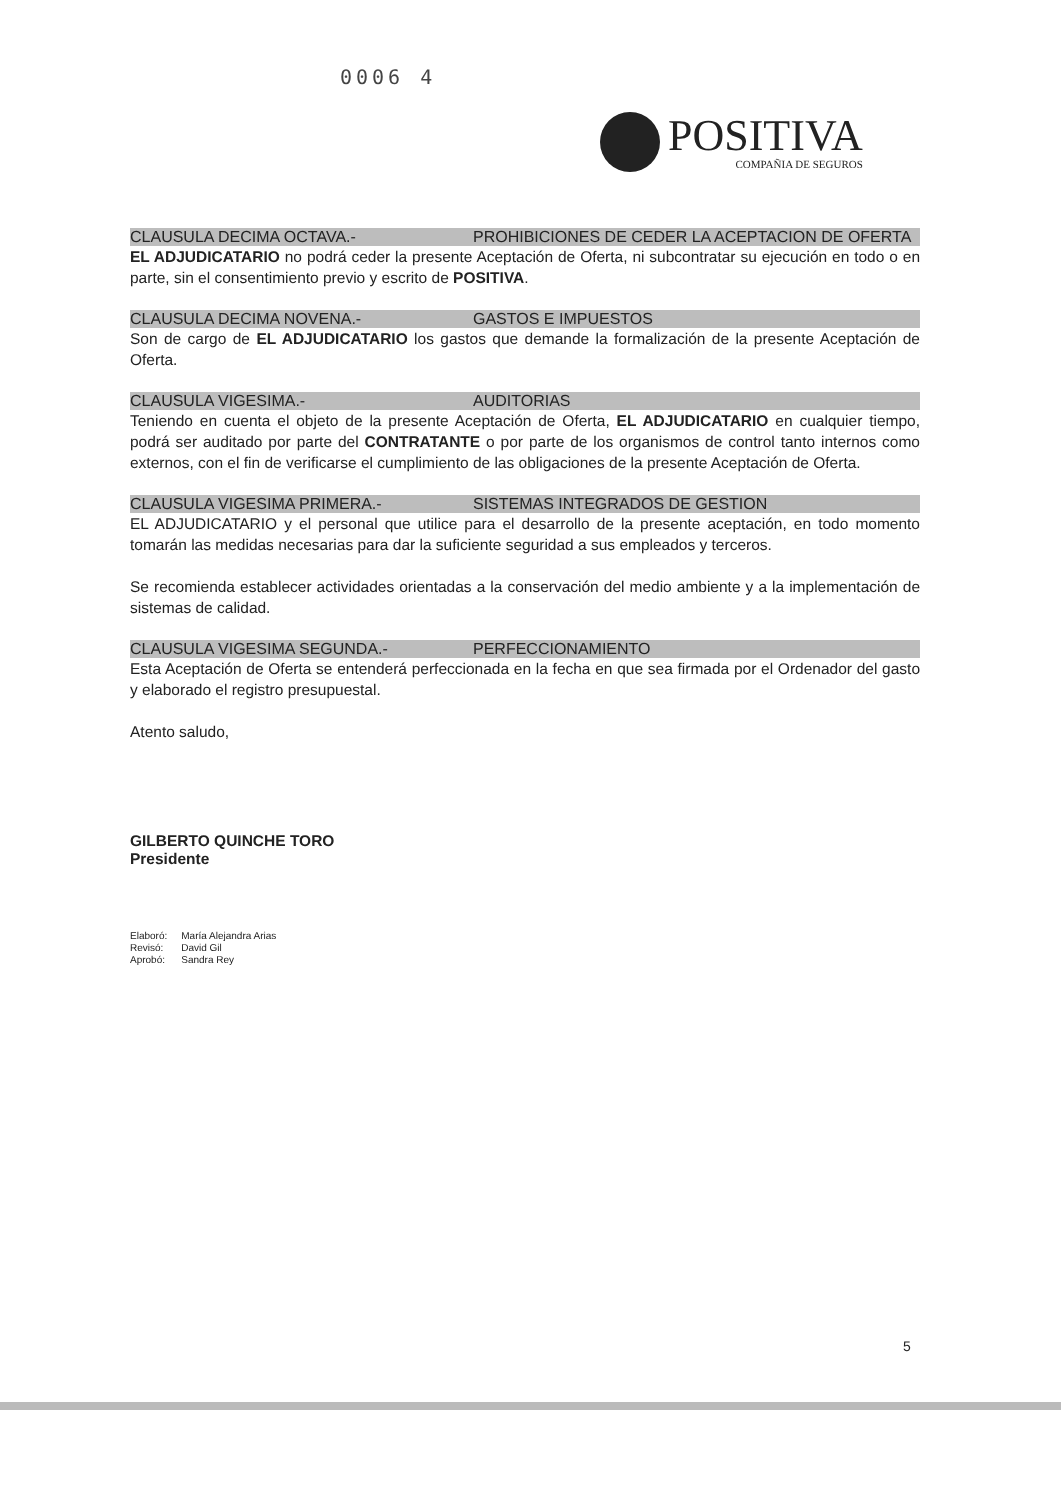0006 4
POSITIVA
COMPAÑIA DE SEGUROS
CLAUSULA DECIMA OCTAVA.- PROHIBICIONES DE CEDER LA ACEPTACION DE OFERTA
EL ADJUDICATARIO no podrá ceder la presente Aceptación de Oferta, ni subcontratar su ejecución en todo o en parte, sin el consentimiento previo y escrito de POSITIVA.
CLAUSULA DECIMA NOVENA.- GASTOS E IMPUESTOS
Son de cargo de EL ADJUDICATARIO los gastos que demande la formalización de la presente Aceptación de Oferta.
CLAUSULA VIGESIMA.- AUDITORIAS
Teniendo en cuenta el objeto de la presente Aceptación de Oferta, EL ADJUDICATARIO en cualquier tiempo, podrá ser auditado por parte del CONTRATANTE o por parte de los organismos de control tanto internos como externos, con el fin de verificarse el cumplimiento de las obligaciones de la presente Aceptación de Oferta.
CLAUSULA VIGESIMA PRIMERA.- SISTEMAS INTEGRADOS DE GESTION
EL ADJUDICATARIO y el personal que utilice para el desarrollo de la presente aceptación, en todo momento tomarán las medidas necesarias para dar la suficiente seguridad a sus empleados y terceros.
Se recomienda establecer actividades orientadas a la conservación del medio ambiente y a la implementación de sistemas de calidad.
CLAUSULA VIGESIMA SEGUNDA.- PERFECCIONAMIENTO
Esta Aceptación de Oferta se entenderá perfeccionada en la fecha en que sea firmada por el Ordenador del gasto y elaborado el registro presupuestal.
Atento saludo,
GILBERTO QUINCHE TORO
Presidente
| Elaboró: | María Alejandra Arias |
| Revisó: | David Gil |
| Aprobó: | Sandra Rey |
5